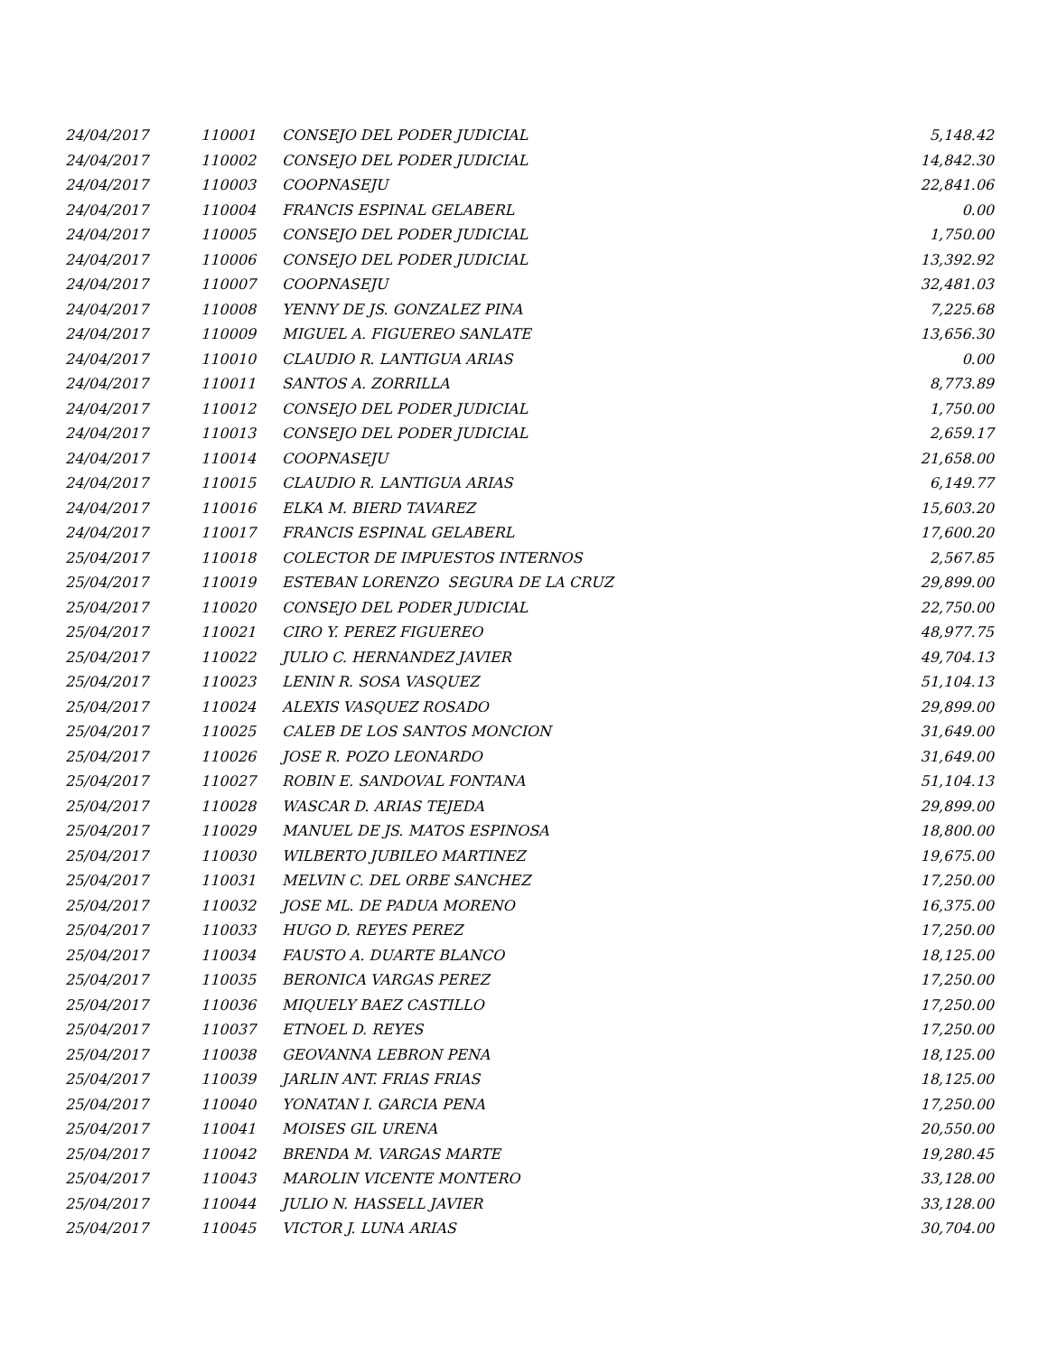| 24/04/2017 | 110001 | CONSEJO DEL PODER JUDICIAL | 5,148.42 |
| 24/04/2017 | 110002 | CONSEJO DEL PODER JUDICIAL | 14,842.30 |
| 24/04/2017 | 110003 | COOPNASEJU | 22,841.06 |
| 24/04/2017 | 110004 | FRANCIS ESPINAL GELABERL | 0.00 |
| 24/04/2017 | 110005 | CONSEJO DEL PODER JUDICIAL | 1,750.00 |
| 24/04/2017 | 110006 | CONSEJO DEL PODER JUDICIAL | 13,392.92 |
| 24/04/2017 | 110007 | COOPNASEJU | 32,481.03 |
| 24/04/2017 | 110008 | YENNY DE JS. GONZALEZ PINA | 7,225.68 |
| 24/04/2017 | 110009 | MIGUEL A. FIGUEREO SANLATE | 13,656.30 |
| 24/04/2017 | 110010 | CLAUDIO R. LANTIGUA ARIAS | 0.00 |
| 24/04/2017 | 110011 | SANTOS A. ZORRILLA | 8,773.89 |
| 24/04/2017 | 110012 | CONSEJO DEL PODER JUDICIAL | 1,750.00 |
| 24/04/2017 | 110013 | CONSEJO DEL PODER JUDICIAL | 2,659.17 |
| 24/04/2017 | 110014 | COOPNASEJU | 21,658.00 |
| 24/04/2017 | 110015 | CLAUDIO R. LANTIGUA ARIAS | 6,149.77 |
| 24/04/2017 | 110016 | ELKA M. BIERD TAVAREZ | 15,603.20 |
| 24/04/2017 | 110017 | FRANCIS ESPINAL GELABERL | 17,600.20 |
| 25/04/2017 | 110018 | COLECTOR DE IMPUESTOS INTERNOS | 2,567.85 |
| 25/04/2017 | 110019 | ESTEBAN LORENZO SEGURA DE LA CRUZ | 29,899.00 |
| 25/04/2017 | 110020 | CONSEJO DEL PODER JUDICIAL | 22,750.00 |
| 25/04/2017 | 110021 | CIRO Y. PEREZ FIGUEREO | 48,977.75 |
| 25/04/2017 | 110022 | JULIO C. HERNANDEZ JAVIER | 49,704.13 |
| 25/04/2017 | 110023 | LENIN R. SOSA VASQUEZ | 51,104.13 |
| 25/04/2017 | 110024 | ALEXIS VASQUEZ ROSADO | 29,899.00 |
| 25/04/2017 | 110025 | CALEB DE LOS SANTOS MONCION | 31,649.00 |
| 25/04/2017 | 110026 | JOSE R. POZO LEONARDO | 31,649.00 |
| 25/04/2017 | 110027 | ROBIN E. SANDOVAL FONTANA | 51,104.13 |
| 25/04/2017 | 110028 | WASCAR D. ARIAS TEJEDA | 29,899.00 |
| 25/04/2017 | 110029 | MANUEL DE JS. MATOS ESPINOSA | 18,800.00 |
| 25/04/2017 | 110030 | WILBERTO JUBILEO MARTINEZ | 19,675.00 |
| 25/04/2017 | 110031 | MELVIN C. DEL ORBE SANCHEZ | 17,250.00 |
| 25/04/2017 | 110032 | JOSE ML. DE PADUA MORENO | 16,375.00 |
| 25/04/2017 | 110033 | HUGO D. REYES PEREZ | 17,250.00 |
| 25/04/2017 | 110034 | FAUSTO A. DUARTE BLANCO | 18,125.00 |
| 25/04/2017 | 110035 | BERONICA VARGAS PEREZ | 17,250.00 |
| 25/04/2017 | 110036 | MIQUELY BAEZ CASTILLO | 17,250.00 |
| 25/04/2017 | 110037 | ETNOEL D. REYES | 17,250.00 |
| 25/04/2017 | 110038 | GEOVANNA LEBRON PENA | 18,125.00 |
| 25/04/2017 | 110039 | JARLIN ANT. FRIAS FRIAS | 18,125.00 |
| 25/04/2017 | 110040 | YONATAN I. GARCIA PENA | 17,250.00 |
| 25/04/2017 | 110041 | MOISES GIL URENA | 20,550.00 |
| 25/04/2017 | 110042 | BRENDA M. VARGAS MARTE | 19,280.45 |
| 25/04/2017 | 110043 | MAROLIN VICENTE MONTERO | 33,128.00 |
| 25/04/2017 | 110044 | JULIO N. HASSELL JAVIER | 33,128.00 |
| 25/04/2017 | 110045 | VICTOR J. LUNA ARIAS | 30,704.00 |